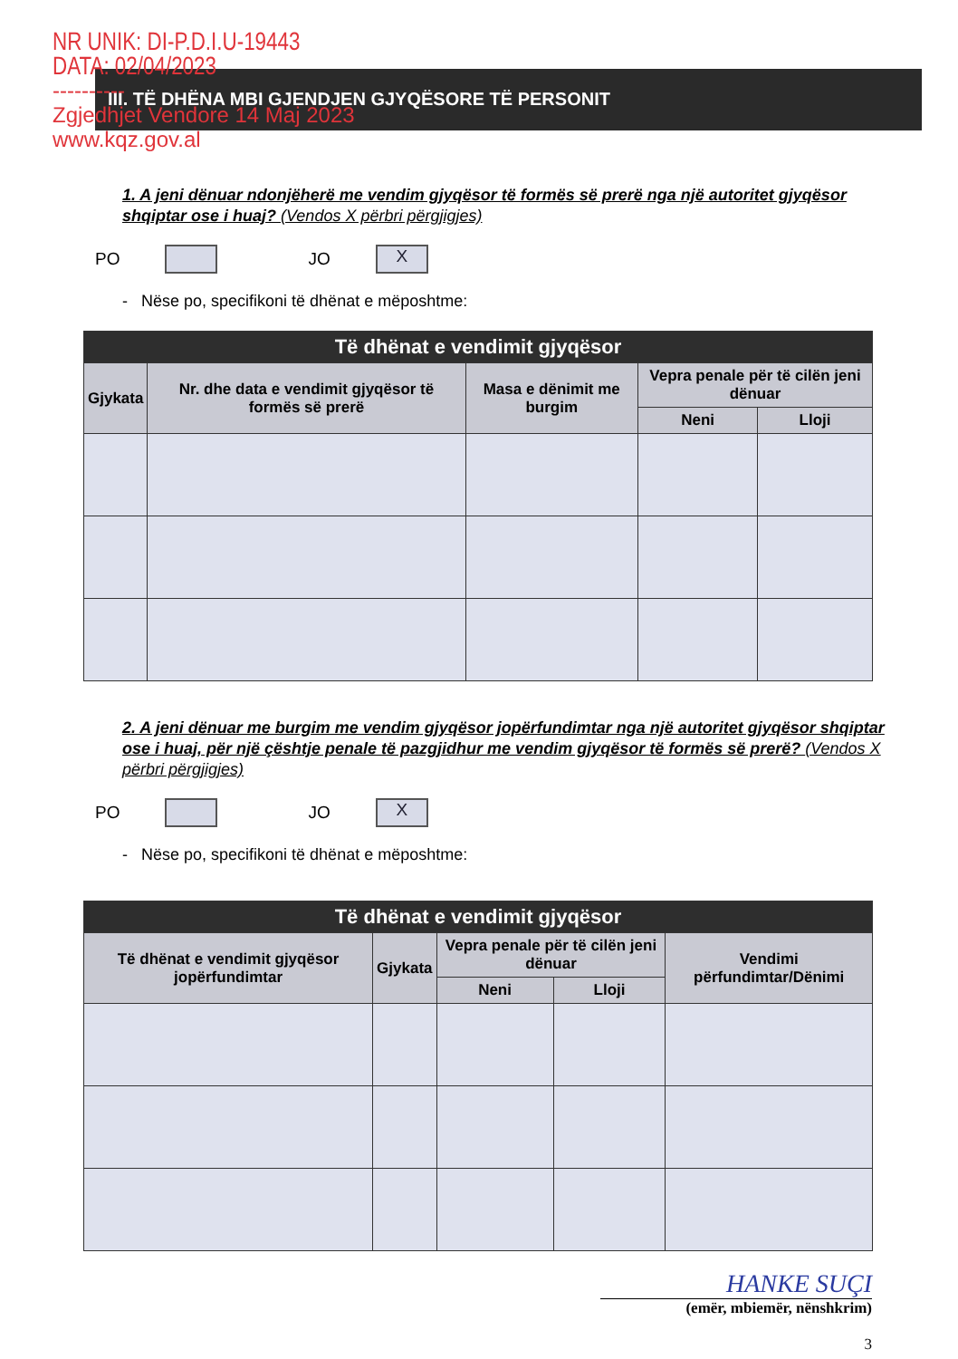NR UNIK: DI-P.D.I.U-19443
DATA: 02/04/2023
----------
Zgjedhjet Vendore 14 Maj 2023
www.kqz.gov.al
III. TË DHËNA MBI GJENDJEN GJYQËSORE TË PERSONIT
1. A jeni dënuar ndonjëherë me vendim gjyqësor të formës së prerë nga një autoritet gjyqësor shqiptar ose i huaj? (Vendos X përbri përgjigjes)
PO
JO
X
- Nëse po, specifikoni të dhënat e mëposhtme:
| Të dhënat e vendimit gjyqësor | | | | |
| --- | --- | --- | --- | --- |
| Gjykata | Nr. dhe data e vendimit gjyqësor të formës së prerë | Masa e dënimit me burgim | Vepra penale për të cilën jeni dënuar | |
| | | | Neni | Lloji |
2. A jeni dënuar me burgim me vendim gjyqësor jopërfundimtar nga një autoritet gjyqësor shqiptar ose i huaj, për një çështje penale të pazgjidhur me vendim gjyqësor të formës së prerë? (Vendos X përbri përgjigjes)
PO
JO
X
- Nëse po, specifikoni të dhënat e mëposhtme:
| Të dhënat e vendimit gjyqësor | | | | |
| --- | --- | --- | --- | --- |
| Të dhënat e vendimit gjyqësor jopërfundimtar | Gjykata | Vepra penale për të cilën jeni dënuar | | Vendimi përfundimtar/Dënimi |
| | | Neni | Lloji | |
HANKE SUÇI
(emër, mbiemër, nënshkrim)
3